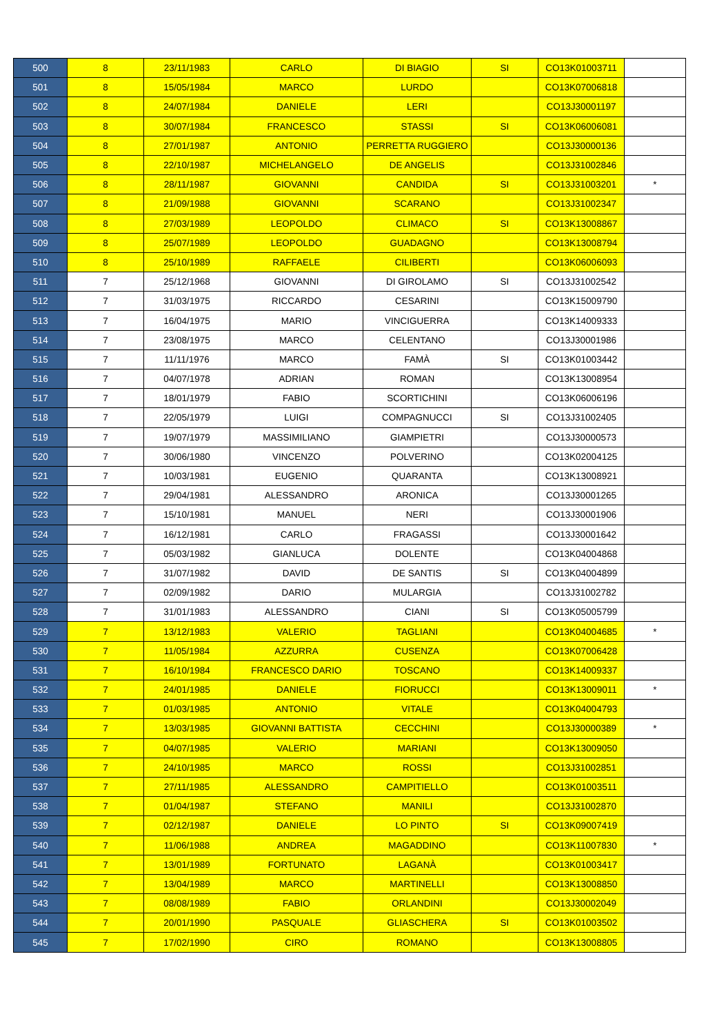| 500 | 8 | 23/11/1983 | CARLO | DI BIAGIO | SI | CO13K01003711 | |
| 501 | 8 | 15/05/1984 | MARCO | LURDO | | CO13K07006818 | |
| 502 | 8 | 24/07/1984 | DANIELE | LERI | | CO13J30001197 | |
| 503 | 8 | 30/07/1984 | FRANCESCO | STASSI | SI | CO13K06006081 | |
| 504 | 8 | 27/01/1987 | ANTONIO | PERRETTA RUGGIERO | | CO13J30000136 | |
| 505 | 8 | 22/10/1987 | MICHELANGELO | DE ANGELIS | | CO13J31002846 | |
| 506 | 8 | 28/11/1987 | GIOVANNI | CANDIDA | SI | CO13J31003201 | * |
| 507 | 8 | 21/09/1988 | GIOVANNI | SCARANO | | CO13J31002347 | |
| 508 | 8 | 27/03/1989 | LEOPOLDO | CLIMACO | SI | CO13K13008867 | |
| 509 | 8 | 25/07/1989 | LEOPOLDO | GUADAGNO | | CO13K13008794 | |
| 510 | 8 | 25/10/1989 | RAFFAELE | CILIBERTI | | CO13K06006093 | |
| 511 | 7 | 25/12/1968 | GIOVANNI | DI GIROLAMO | SI | CO13J31002542 | |
| 512 | 7 | 31/03/1975 | RICCARDO | CESARINI | | CO13K15009790 | |
| 513 | 7 | 16/04/1975 | MARIO | VINCIGUERRA | | CO13K14009333 | |
| 514 | 7 | 23/08/1975 | MARCO | CELENTANO | | CO13J30001986 | |
| 515 | 7 | 11/11/1976 | MARCO | FAMÀ | SI | CO13K01003442 | |
| 516 | 7 | 04/07/1978 | ADRIAN | ROMAN | | CO13K13008954 | |
| 517 | 7 | 18/01/1979 | FABIO | SCORTICHINI | | CO13K06006196 | |
| 518 | 7 | 22/05/1979 | LUIGI | COMPAGNUCCI | SI | CO13J31002405 | |
| 519 | 7 | 19/07/1979 | MASSIMILIANO | GIAMPIETRI | | CO13J30000573 | |
| 520 | 7 | 30/06/1980 | VINCENZO | POLVERINO | | CO13K02004125 | |
| 521 | 7 | 10/03/1981 | EUGENIO | QUARANTA | | CO13K13008921 | |
| 522 | 7 | 29/04/1981 | ALESSANDRO | ARONICA | | CO13J30001265 | |
| 523 | 7 | 15/10/1981 | MANUEL | NERI | | CO13J30001906 | |
| 524 | 7 | 16/12/1981 | CARLO | FRAGASSI | | CO13J30001642 | |
| 525 | 7 | 05/03/1982 | GIANLUCA | DOLENTE | | CO13K04004868 | |
| 526 | 7 | 31/07/1982 | DAVID | DE SANTIS | SI | CO13K04004899 | |
| 527 | 7 | 02/09/1982 | DARIO | MULARGIA | | CO13J31002782 | |
| 528 | 7 | 31/01/1983 | ALESSANDRO | CIANI | SI | CO13K05005799 | |
| 529 | 7 | 13/12/1983 | VALERIO | TAGLIANI | | CO13K04004685 | * |
| 530 | 7 | 11/05/1984 | AZZURRA | CUSENZA | | CO13K07006428 | |
| 531 | 7 | 16/10/1984 | FRANCESCO DARIO | TOSCANO | | CO13K14009337 | |
| 532 | 7 | 24/01/1985 | DANIELE | FIORUCCI | | CO13K13009011 | * |
| 533 | 7 | 01/03/1985 | ANTONIO | VITALE | | CO13K04004793 | |
| 534 | 7 | 13/03/1985 | GIOVANNI BATTISTA | CECCHINI | | CO13J30000389 | * |
| 535 | 7 | 04/07/1985 | VALERIO | MARIANI | | CO13K13009050 | |
| 536 | 7 | 24/10/1985 | MARCO | ROSSI | | CO13J31002851 | |
| 537 | 7 | 27/11/1985 | ALESSANDRO | CAMPITIELLO | | CO13K01003511 | |
| 538 | 7 | 01/04/1987 | STEFANO | MANILI | | CO13J31002870 | |
| 539 | 7 | 02/12/1987 | DANIELE | LO PINTO | SI | CO13K09007419 | |
| 540 | 7 | 11/06/1988 | ANDREA | MAGADDINO | | CO13K11007830 | * |
| 541 | 7 | 13/01/1989 | FORTUNATO | LAGANÀ | | CO13K01003417 | |
| 542 | 7 | 13/04/1989 | MARCO | MARTINELLI | | CO13K13008850 | |
| 543 | 7 | 08/08/1989 | FABIO | ORLANDINI | | CO13J30002049 | |
| 544 | 7 | 20/01/1990 | PASQUALE | GLIASCHERA | SI | CO13K01003502 | |
| 545 | 7 | 17/02/1990 | CIRO | ROMANO | | CO13K13008805 | |